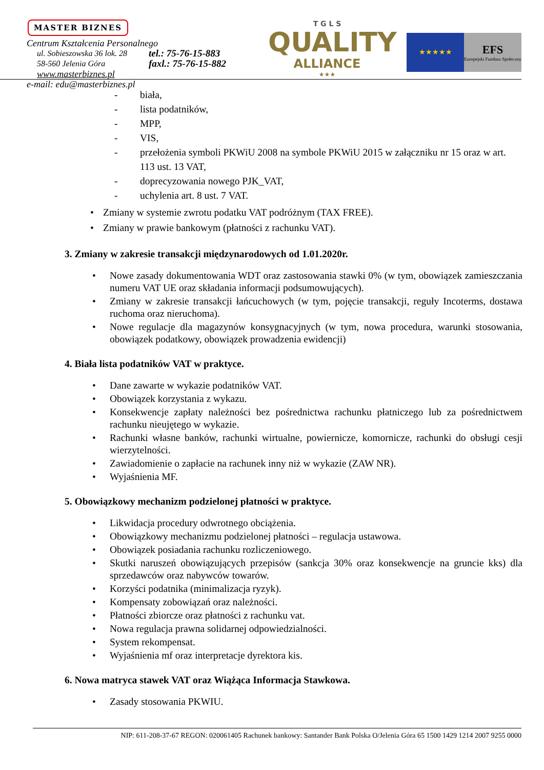MASTER BIZNES
Centrum Kształcenia Personalnego
ul. Sobieszowska 36 lok. 28
58-560 Jelenia Góra
tel.: 75-76-15-883
faxl.: 75-76-15-882
www.masterbiznes.pl
e-mail: edu@masterbiznes.pl
T G L S
QUALITY
ALLIANCE
★★★
★★★★★
EFS
Europejski Fundusz Społeczny
- biała,
- lista podatników,
- MPP,
- VIS,
- przełożenia symboli PKWiU 2008 na symbole PKWiU 2015 w załączniku nr 15 oraz w art. 113 ust. 13 VAT,
- doprecyzowania nowego PJK_VAT,
- uchylenia art. 8 ust. 7 VAT.
• Zmiany w systemie zwrotu podatku VAT podróżnym (TAX FREE).
• Zmiany w prawie bankowym (płatności z rachunku VAT).
3. Zmiany w zakresie transakcji międzynarodowych od 1.01.2020r.
• Nowe zasady dokumentowania WDT oraz zastosowania stawki 0% (w tym, obowiązek zamieszczania numeru VAT UE oraz składania informacji podsumowujących).
• Zmiany w zakresie transakcji łańcuchowych (w tym, pojęcie transakcji, reguły Incoterms, dostawa ruchoma oraz nieruchoma).
• Nowe regulacje dla magazynów konsygnacyjnych (w tym, nowa procedura, warunki stosowania, obowiązek podatkowy, obowiązek prowadzenia ewidencji)
4. Biała lista podatników VAT w praktyce.
• Dane zawarte w wykazie podatników VAT.
• Obowiązek korzystania z wykazu.
• Konsekwencje zapłaty należności bez pośrednictwa rachunku płatniczego lub za pośrednictwem rachunku nieujętego w wykazie.
• Rachunki własne banków, rachunki wirtualne, powiernicze, komornicze, rachunki do obsługi cesji wierzytelności.
• Zawiadomienie o zapłacie na rachunek inny niż w wykazie (ZAW NR).
• Wyjaśnienia MF.
5. Obowiązkowy mechanizm podzielonej płatności w praktyce.
• Likwidacja procedury odwrotnego obciążenia.
• Obowiązkowy mechanizmu podzielonej płatności – regulacja ustawowa.
• Obowiązek posiadania rachunku rozliczeniowego.
• Skutki naruszeń obowiązujących przepisów (sankcja 30% oraz konsekwencje na gruncie kks) dla sprzedawców oraz nabywców towarów.
• Korzyści podatnika (minimalizacja ryzyk).
• Kompensaty zobowiązań oraz należności.
• Płatności zbiorcze oraz płatności z rachunku vat.
• Nowa regulacja prawna solidarnej odpowiedzialności.
• System rekompensat.
• Wyjaśnienia mf oraz interpretacje dyrektora kis.
6. Nowa matryca stawek VAT oraz Wiążąca Informacja Stawkowa.
• Zasady stosowania PKWIU.
NIP: 611-208-37-67 REGON: 020061405 Rachunek bankowy: Santander Bank Polska O/Jelenia Góra 65 1500 1429 1214 2007 9255 0000